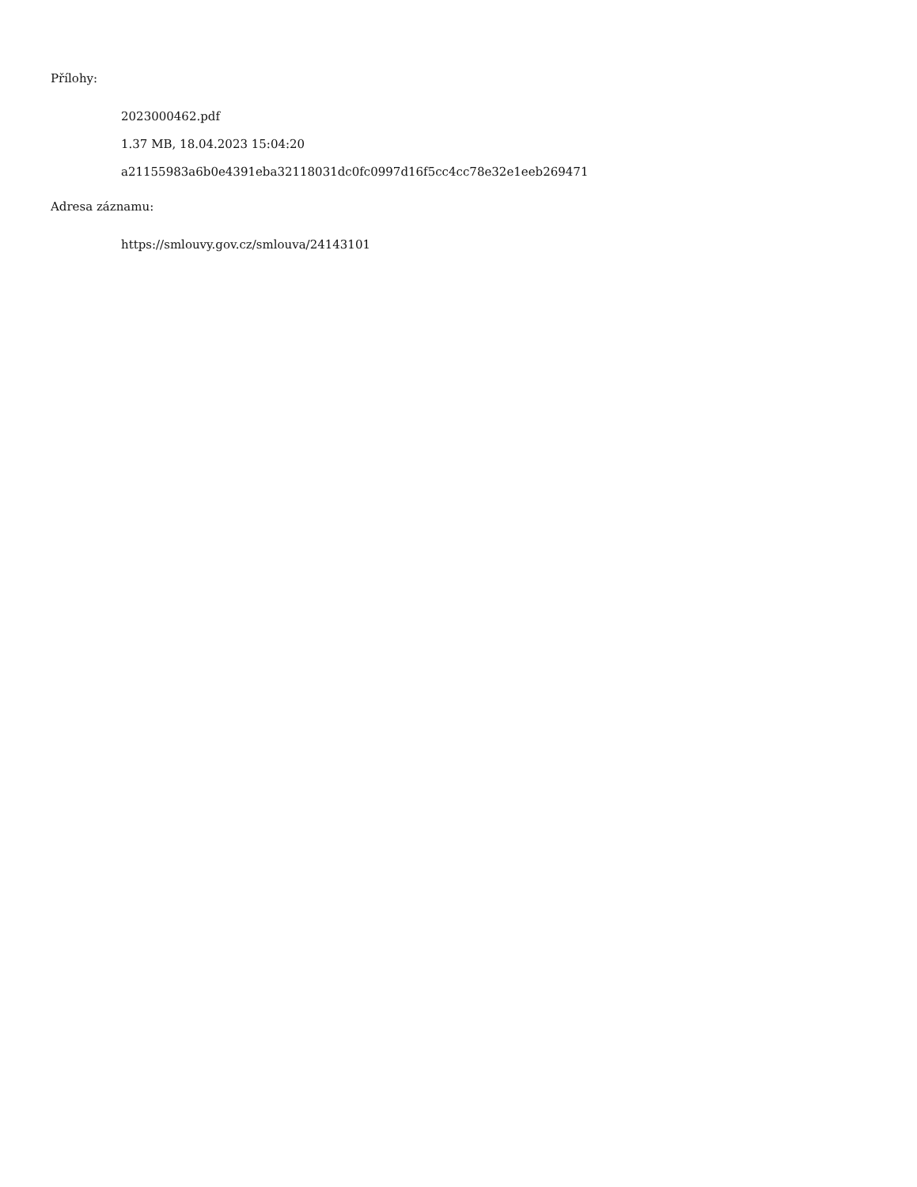Přílohy:
2023000462.pdf
1.37 MB, 18.04.2023 15:04:20
a21155983a6b0e4391eba32118031dc0fc0997d16f5cc4cc78e32e1eeb269471
Adresa záznamu:
https://smlouvy.gov.cz/smlouva/24143101